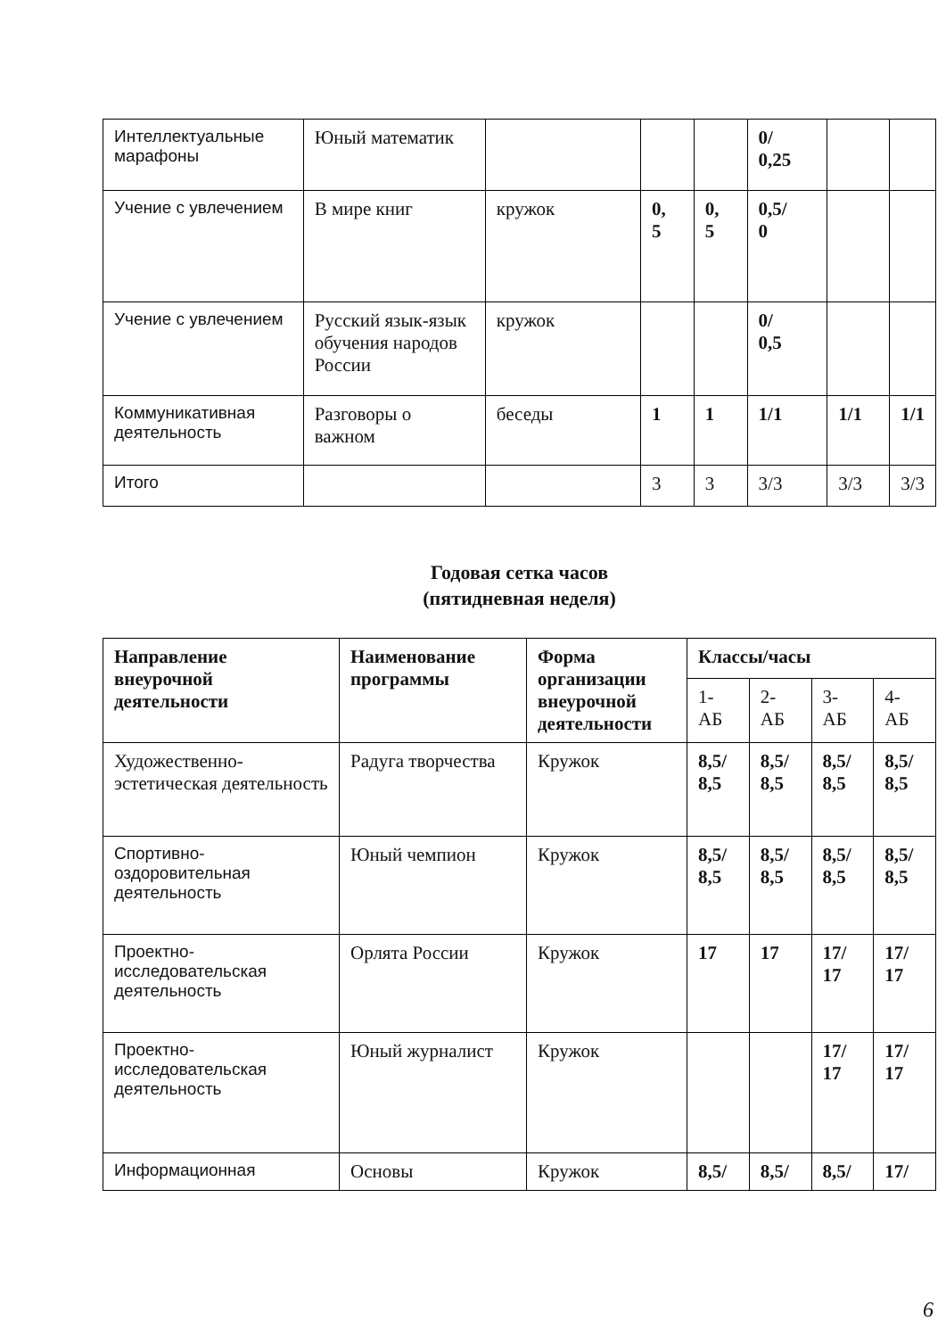| Интеллектуальные марафоны | Юный математик | | | | 0/ 0,25 | | |
| Учение с увлечением | В мире книг | кружок | 0, 5 | 0, 5 | 0,5/ 0 | | |
| Учение с увлечением | Русский язык-язык обучения народов России | кружок | | | 0/ 0,5 | | |
| Коммуникативная деятельность | Разговоры о важном | беседы | 1 | 1 | 1/1 | 1/1 | 1/1 |
| Итого | | | 3 | 3 | 3/3 | 3/3 | 3/3 |
Годовая сетка часов
(пятидневная неделя)
| Направление внеурочной деятельности | Наименование программы | Формa организации внеурочной деятельности | Классы/часы | | | |
| --- | --- | --- | --- | --- | --- | --- |
| | | | 1- АБ | 2- АБ | 3- АБ | 4- АБ |
| Художественно-эстетическая деятельность | Радуга творчества | Кружок | 8,5/ 8,5 | 8,5/ 8,5 | 8,5/ 8,5 | 8,5/ 8,5 |
| Спортивно-оздоровительная деятельность | Юный чемпион | Кружок | 8,5/ 8,5 | 8,5/ 8,5 | 8,5/ 8,5 | 8,5/ 8,5 |
| Проектно-исследовательская деятельность | Орлята России | Кружок | 17 | 17 | 17/ 17 | 17/ 17 |
| Проектно-исследовательская деятельность | Юный журналист | Кружок | | | 17/ 17 | 17/ 17 |
| Информационная | Основы | Кружок | 8,5/ | 8,5/ | 8,5/ | 17/ |
6